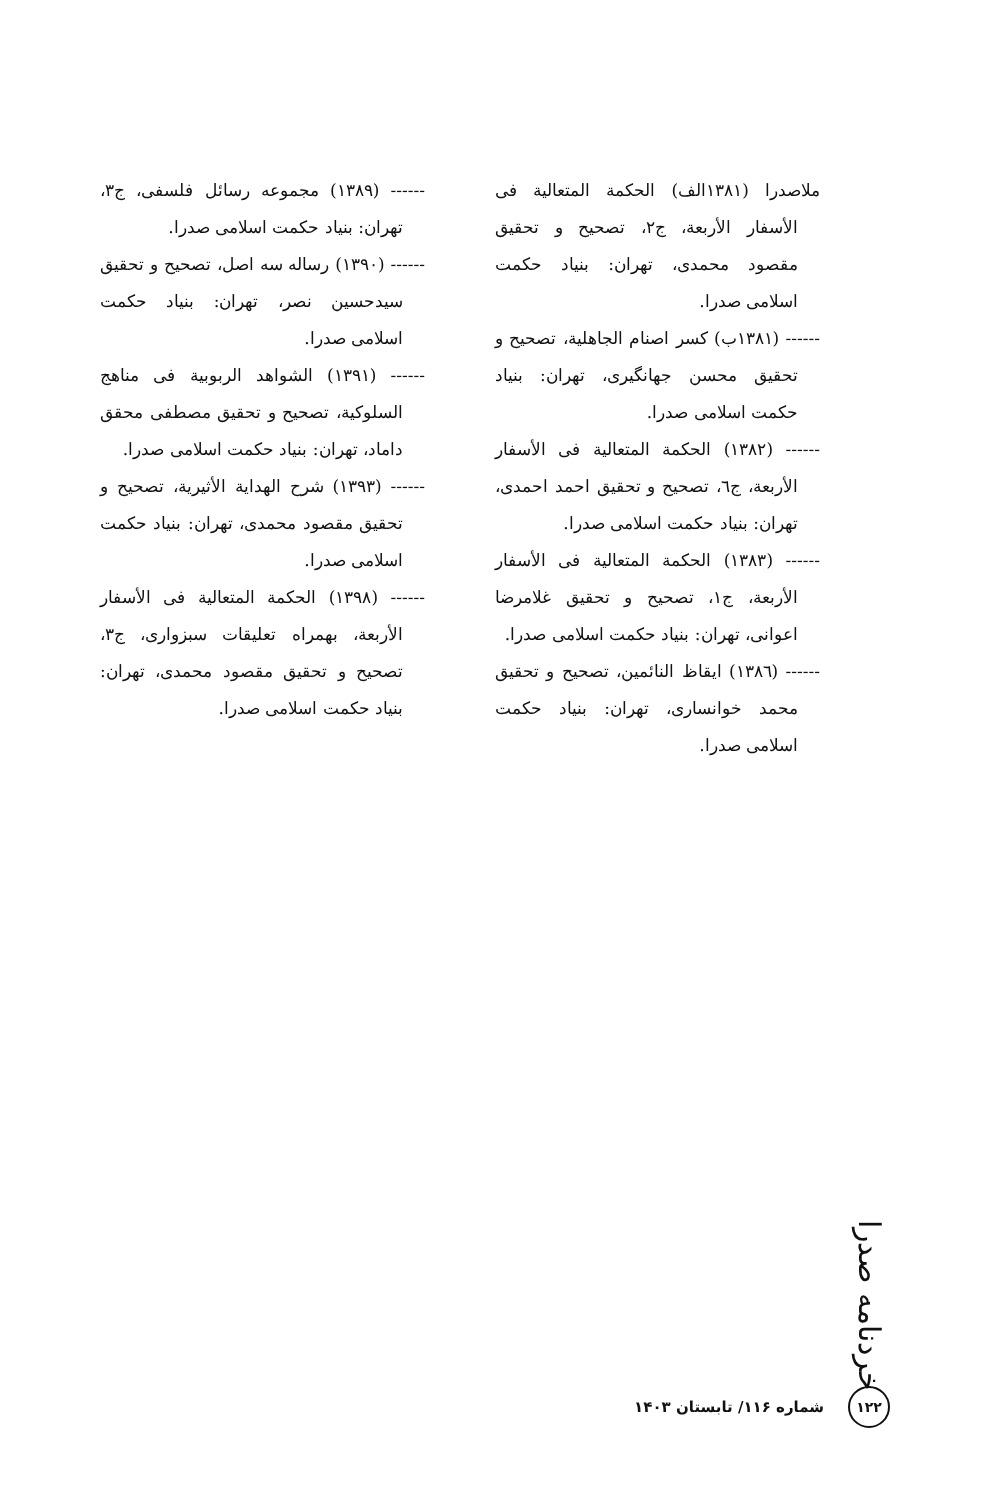ملاصدرا (۱۳۸۱الف) الحكمة المتعالية فی الأسفار الأربعة، ج۲، تصحیح و تحقیق مقصود محمدی، تهران: بنیاد حکمت اسلامی صدرا.
------ (۱۳۸۱ب) کسر اصنام الجاهلية، تصحیح و تحقیق محسن جهانگیری، تهران: بنیاد حکمت اسلامی صدرا.
------ (۱۳۸۲) الحكمة المتعالية فی الأسفار الأربعة، ج٦، تصحیح و تحقیق احمد احمدی، تهران: بنیاد حکمت اسلامی صدرا.
------ (۱۳۸۳) الحكمة المتعالية فی الأسفار الأربعة، ج۱، تصحیح و تحقیق غلامرضا اعوانی، تهران: بنیاد حکمت اسلامی صدرا.
------ (۱۳۸٦) ایقاظ النائمین، تصحیح و تحقیق محمد خوانساری، تهران: بنیاد حکمت اسلامی صدرا.
------ (۱۳۸۹) مجموعه رسائل فلسفی، ج۳، تهران: بنیاد حکمت اسلامی صدرا.
------ (۱۳۹۰) رساله سه اصل، تصحیح و تحقیق سیدحسین نصر، تهران: بنیاد حکمت اسلامی صدرا.
------ (۱۳۹۱) الشواهد الربوبية فی مناهج السلوكية، تصحیح و تحقیق مصطفی محقق داماد، تهران: بنیاد حکمت اسلامی صدرا.
------ (۱۳۹۳) شرح الهداية الأثيرية، تصحیح و تحقیق مقصود محمدی، تهران: بنیاد حکمت اسلامی صدرا.
------ (۱۳۹۸) الحكمة المتعالية فی الأسفار الأربعة، بهمراه تعلیقات سبزواری، ج۳، تصحیح و تحقیق مقصود محمدی، تهران: بنیاد حکمت اسلامی صدرا.
خردنامه صدرا
۱۲۲
شماره ۱۱۶/ تابستان ۱۴۰۳